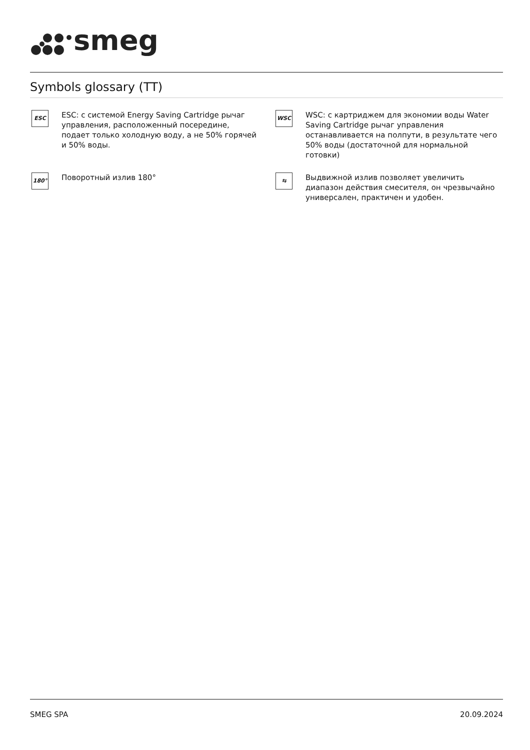smeg
Symbols glossary (TT)
ESC
ESC: с системой Energy Saving Cartridge рычаг управления, расположенный посередине, подает только холодную воду, а не 50% горячей и 50% воды.
WSC
WSC: с картриджем для экономии воды Water Saving Cartridge рычаг управления останавливается на полпути, в результате чего 50% воды (достаточной для нормальной готовки)
180°
Поворотный излив 180°
⇆
Выдвижной излив позволяет увеличить диапазон действия смесителя, он чрезвычайно универсален, практичен и удобен.
SMEG SPA 20.09.2024